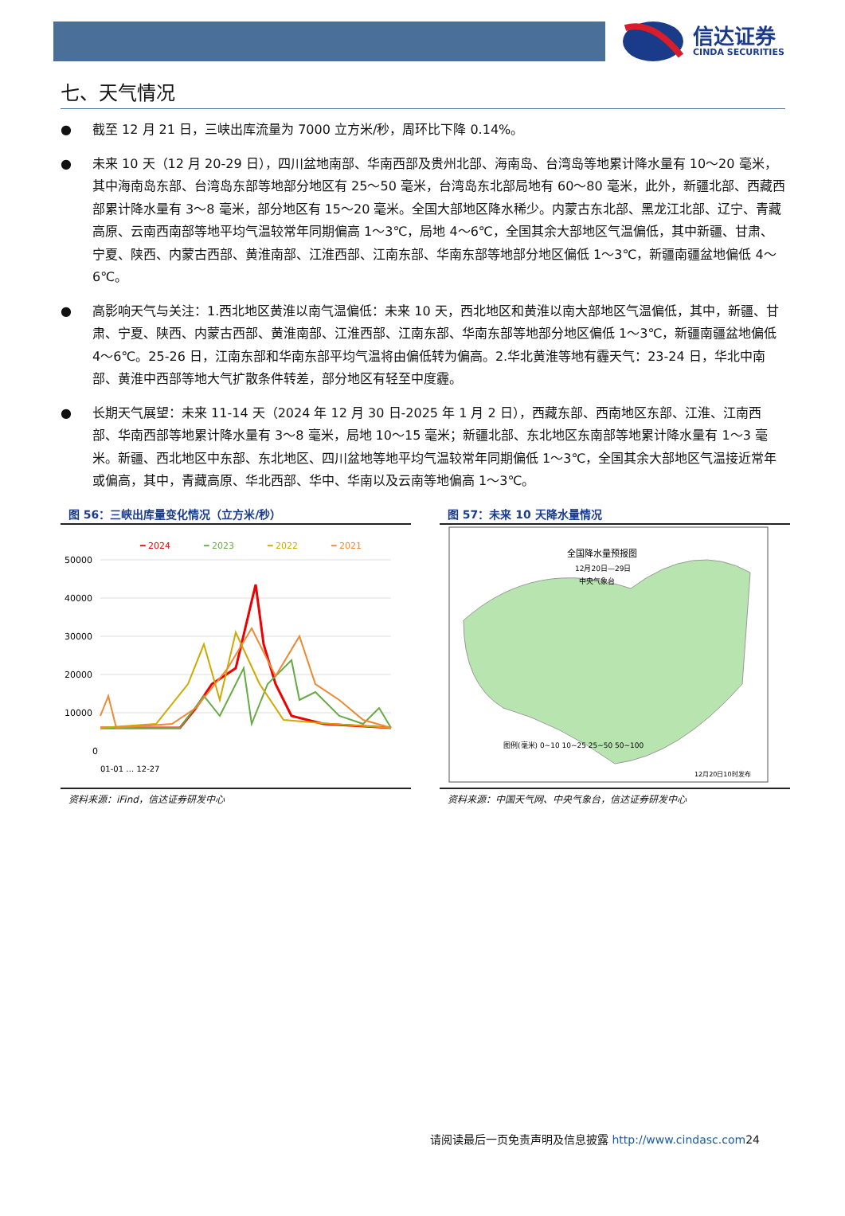信达证券
CINDA SECURITIES
七、天气情况
● 截至 12 月 21 日，三峡出库流量为 7000 立方米/秒，周环比下降 0.14%。
● 未来 10 天（12 月 20-29 日），四川盆地南部、华南西部及贵州北部、海南岛、台湾岛等地累计降水量有 10～20 毫米，其中海南岛东部、台湾岛东部等地部分地区有 25～50 毫米，台湾岛东北部局地有 60～80 毫米，此外，新疆北部、西藏西部累计降水量有 3～8 毫米，部分地区有 15～20 毫米。全国大部地区降水稀少。内蒙古东北部、黑龙江北部、辽宁、青藏高原、云南西南部等地平均气温较常年同期偏高 1～3℃，局地 4～6℃，全国其余大部地区气温偏低，其中新疆、甘肃、宁夏、陕西、内蒙古西部、黄淮南部、江淮西部、江南东部、华南东部等地部分地区偏低 1～3℃，新疆南疆盆地偏低 4～6℃。
● 高影响天气与关注：1.西北地区黄淮以南气温偏低：未来 10 天，西北地区和黄淮以南大部地区气温偏低，其中，新疆、甘肃、宁夏、陕西、内蒙古西部、黄淮南部、江淮西部、江南东部、华南东部等地部分地区偏低 1～3℃，新疆南疆盆地偏低 4～6℃。25-26 日，江南东部和华南东部平均气温将由偏低转为偏高。2.华北黄淮等地有霾天气：23-24 日，华北中南部、黄淮中西部等地大气扩散条件转差，部分地区有轻至中度霾。
● 长期天气展望：未来 11-14 天（2024 年 12 月 30 日-2025 年 1 月 2 日），西藏东部、西南地区东部、江淮、江南西部、华南西部等地累计降水量有 3～8 毫米，局地 10～15 毫米；新疆北部、东北地区东南部等地累计降水量有 1～3 毫米。新疆、西北地区中东部、东北地区、四川盆地等地平均气温较常年同期偏低 1～3℃，全国其余大部地区气温接近常年或偏高，其中，青藏高原、华北西部、华中、华南以及云南等地偏高 1～3℃。
图 56：三峡出库量变化情况（立方米/秒）
━ 2024
━ 2023
━ 2022
━ 2021
50000
40000
30000
20000
10000
0
01-01 … 12-27
资料来源：iFind，信达证券研发中心
图 57：未来 10 天降水量情况
全国降水量预报图
12月20日—29日
中央气象台
图例(毫米) 0~10 10~25 25~50 50~100
12月20日10时发布
资料来源：中国天气网、中央气象台，信达证券研发中心
请阅读最后一页免责声明及信息披露 http://www.cindasc.com24